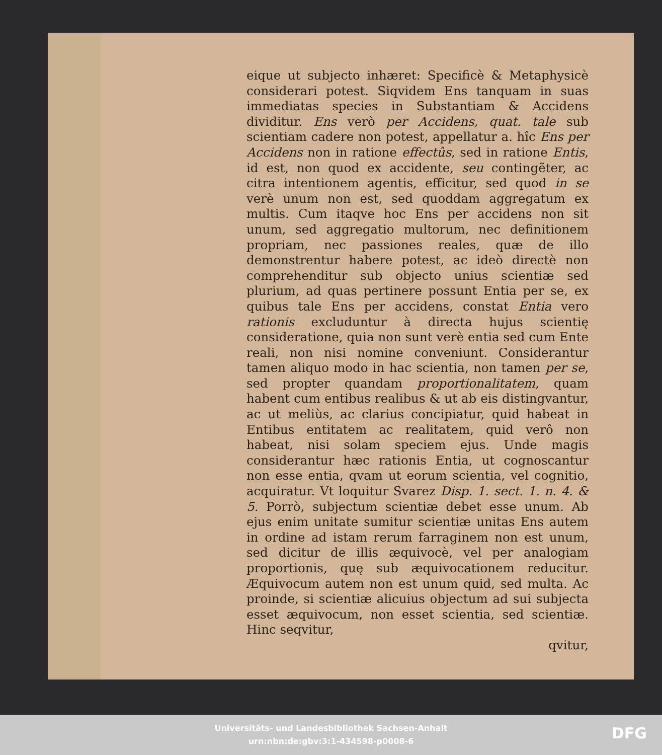eique ut subjecto inhæret: Specificè & Metaphysicè considerari potest. Siqvidem Ens tanquam in suas immediatas species in Substantiam & Accidens dividitur. Ens verò per Accidens, quat. tale sub scientiam cadere non potest, appellatur a. hîc Ens per Accidens non in ratione effectûs, sed in ratione Entis, id est, non quod ex accidente, seu contingẽter, ac citra intentionem agentis, efficitur, sed quod in se verè unum non est, sed quoddam aggregatum ex multis. Cum itaqve hoc Ens per accidens non sit unum, sed aggregatio multorum, nec definitionem propriam, nec passiones reales, quæ de illo demonstrentur habere potest, ac ideò directè non comprehenditur sub objecto unius scientiæ sed plurium, ad quas pertinere possunt Entia per se, ex quibus tale Ens per accidens, constat Entia vero rationis excluduntur à directa hujus scientię consideratione, quia non sunt verè entia sed cum Ente reali, non nisi nomine conveniunt. Considerantur tamen aliquo modo in hac scientia, non tamen per se, sed propter quandam proportionalitatem, quam habent cum entibus realibus & ut ab eis distingvantur, ac ut meliùs, ac clarius concipiatur, quid habeat in Entibus entitatem ac realitatem, quid verô non habeat, nisi solam speciem ejus. Unde magis considerantur hæc rationis Entia, ut cognoscantur non esse entia, qvam ut eorum scientia, vel cognitio, acquiratur. Vt loquitur Svarez Disp. 1. sect. 1. n. 4. & 5. Porrò, subjectum scientiæ debet esse unum. Ab ejus enim unitate sumitur scientiæ unitas Ens autem in ordine ad istam rerum farraginem non est unum, sed dicitur de illis æquivocè, vel per analogiam proportionis, quę sub æquivocationem reducitur. Æquivocum autem non est unum quid, sed multa. Ac proinde, si scientiæ alicuius objectum ad sui subjecta esset æquivocum, non esset scientia, sed scientiæ. Hinc seqvitur,
qvitur,
Universitäts- und Landesbibliothek Sachsen-Anhalt
urn:nbn:de:gbv:3:1-434598-p0008-6
DFG